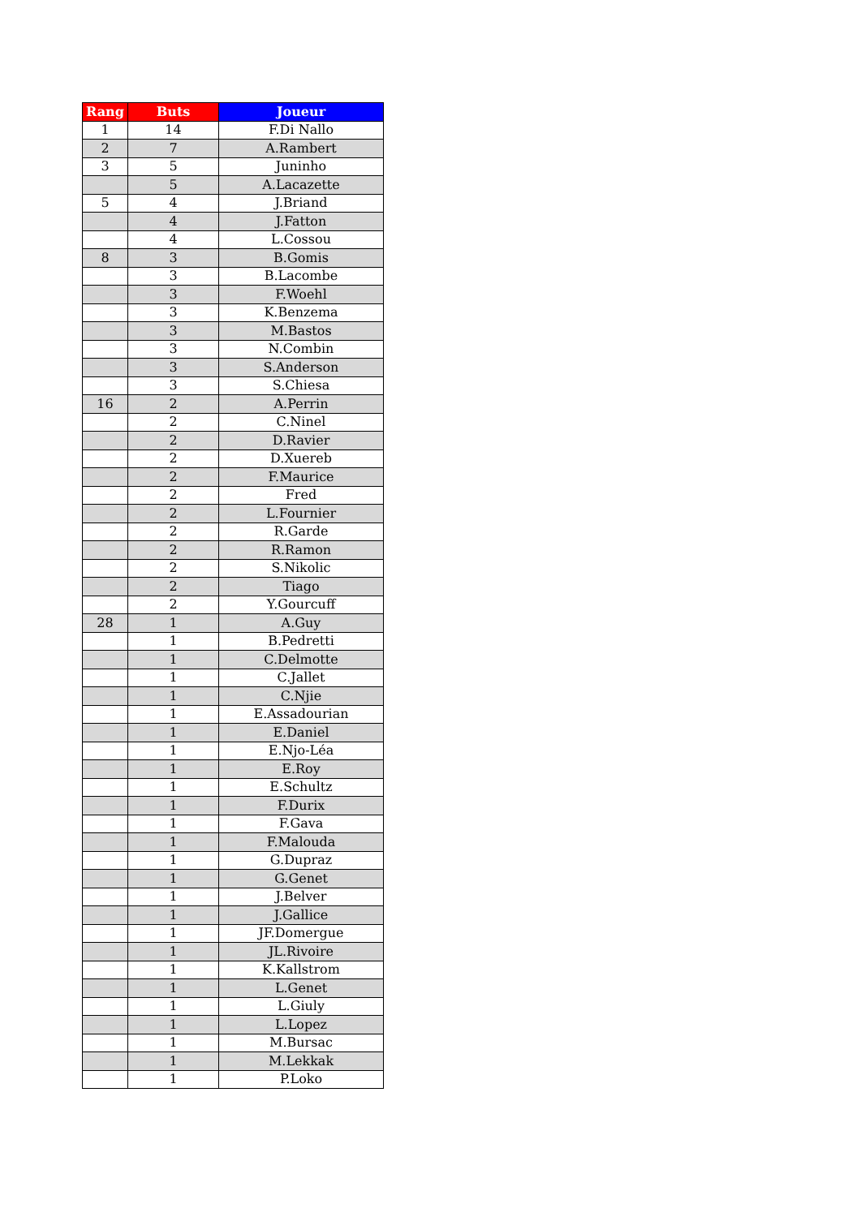| Rang | Buts | Joueur |
| --- | --- | --- |
| 1 | 14 | F.Di Nallo |
| 2 | 7 | A.Rambert |
| 3 | 5 | Juninho |
| | 5 | A.Lacazette |
| 5 | 4 | J.Briand |
| | 4 | J.Fatton |
| | 4 | L.Cossou |
| 8 | 3 | B.Gomis |
| | 3 | B.Lacombe |
| | 3 | F.Woehl |
| | 3 | K.Benzema |
| | 3 | M.Bastos |
| | 3 | N.Combin |
| | 3 | S.Anderson |
| | 3 | S.Chiesa |
| 16 | 2 | A.Perrin |
| | 2 | C.Ninel |
| | 2 | D.Ravier |
| | 2 | D.Xuereb |
| | 2 | F.Maurice |
| | 2 | Fred |
| | 2 | L.Fournier |
| | 2 | R.Garde |
| | 2 | R.Ramon |
| | 2 | S.Nikolic |
| | 2 | Tiago |
| | 2 | Y.Gourcuff |
| 28 | 1 | A.Guy |
| | 1 | B.Pedretti |
| | 1 | C.Delmotte |
| | 1 | C.Jallet |
| | 1 | C.Njie |
| | 1 | E.Assadourian |
| | 1 | E.Daniel |
| | 1 | E.Njo-Léa |
| | 1 | E.Roy |
| | 1 | E.Schultz |
| | 1 | F.Durix |
| | 1 | F.Gava |
| | 1 | F.Malouda |
| | 1 | G.Dupraz |
| | 1 | G.Genet |
| | 1 | J.Belver |
| | 1 | J.Gallice |
| | 1 | JF.Domergue |
| | 1 | JL.Rivoire |
| | 1 | K.Kallstrom |
| | 1 | L.Genet |
| | 1 | L.Giuly |
| | 1 | L.Lopez |
| | 1 | M.Bursac |
| | 1 | M.Lekkak |
| | 1 | P.Loko |